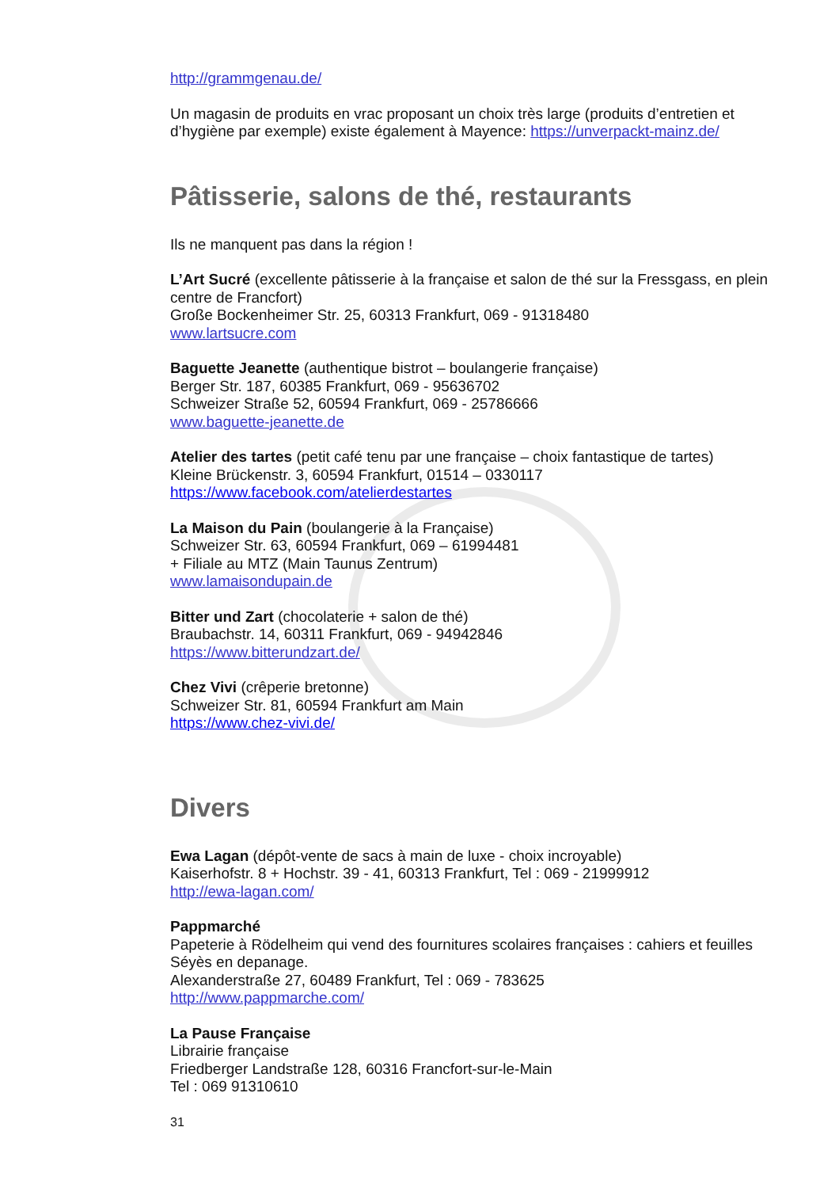http://grammgenau.de/
Un magasin de produits en vrac proposant un choix très large (produits d’entretien et d’hygiène par exemple) existe également à Mayence: https://unverpackt-mainz.de/
Pâtisserie, salons de thé, restaurants
Ils ne manquent pas dans la région !
L’Art Sucré (excellente pâtisserie à la française et salon de thé sur la Fressgass, en plein centre de Francfort)
Große Bockenheimer Str. 25, 60313 Frankfurt, 069 - 91318480
www.lartsucre.com
Baguette Jeanette (authentique bistrot – boulangerie française)
Berger Str. 187, 60385 Frankfurt, 069 - 95636702
Schweizer Straße 52, 60594 Frankfurt, 069 - 25786666
www.baguette-jeanette.de
Atelier des tartes (petit café tenu par une française – choix fantastique de tartes)
Kleine Brückenstr. 3, 60594 Frankfurt, 01514 – 0330117
https://www.facebook.com/atelierdestartes
La Maison du Pain (boulangerie à la Française)
Schweizer Str. 63, 60594 Frankfurt, 069 – 61994481
+ Filiale au MTZ (Main Taunus Zentrum)
www.lamaisondupain.de
Bitter und Zart (chocolaterie + salon de thé)
Braubachstr. 14, 60311 Frankfurt, 069 - 94942846
https://www.bitterundzart.de/
Chez Vivi (crêperie bretonne)
Schweizer Str. 81, 60594 Frankfurt am Main
https://www.chez-vivi.de/
Divers
Ewa Lagan (dépôt-vente de sacs à main de luxe - choix incroyable)
Kaiserhofstr. 8 + Hochstr. 39 - 41, 60313 Frankfurt, Tel : 069 - 21999912
http://ewa-lagan.com/
Pappmarché
Papeterie à Rödelheim qui vend des fournitures scolaires françaises : cahiers et feuilles Séyès en depanage.
Alexanderstraße 27, 60489 Frankfurt, Tel : 069 - 783625
http://www.pappmarche.com/
La Pause Française
Librairie française
Friedberger Landstraße 128, 60316 Francfort-sur-le-Main
Tel : 069 91310610
31